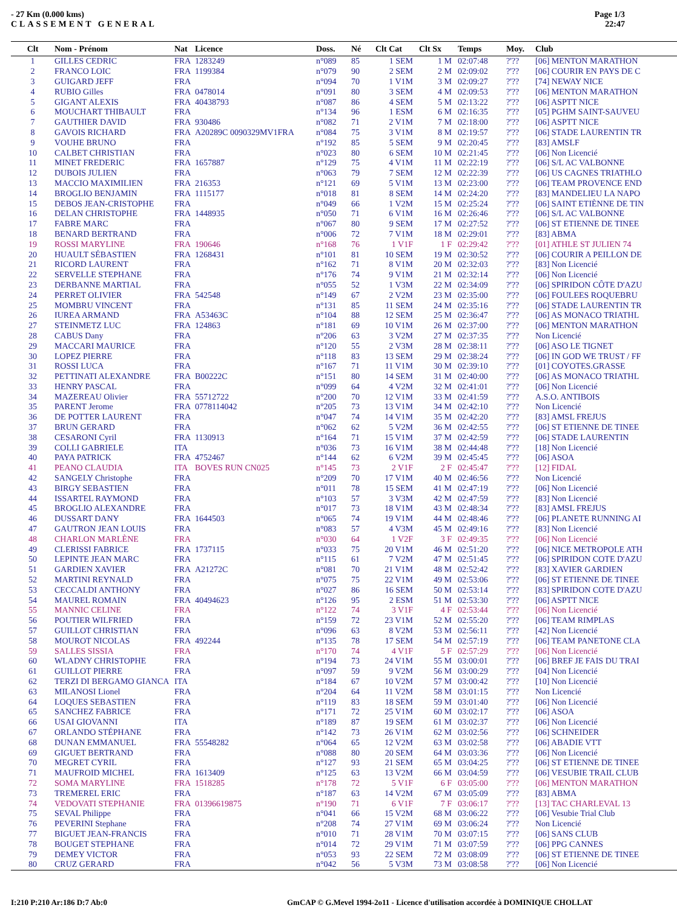- 27 Km (0.000 kms)
CLASSEMENT GENERAL
Page 1/3
22:47
| Clt | Nom - Prénom | Nat | Licence | Doss. | Né | Clt Cat | Clt Sx | Temps | Moy. | Club |
| --- | --- | --- | --- | --- | --- | --- | --- | --- | --- | --- |
| 1 | GILLES CEDRIC | FRA | 1283249 | n°089 | 85 | 1 SEM | 1 M | 02:07:48 | ?'?? | [06] MENTON MARATHON |
| 2 | FRANCO LOIC | FRA | 1199384 | n°079 | 90 | 2 SEM | 2 M | 02:09:02 | ?'?? | [06] COURIR EN PAYS DE C |
| 3 | GUIGARD JEFF | FRA | | n°094 | 70 | 1 V1M | 3 M | 02:09:27 | ?'?? | [74] NEWAY NICE |
| 4 | RUBIO Gilles | FRA | 0478014 | n°091 | 80 | 3 SEM | 4 M | 02:09:53 | ?'?? | [06] MENTON MARATHON |
| 5 | GIGANT ALEXIS | FRA | 40438793 | n°087 | 86 | 4 SEM | 5 M | 02:13:22 | ?'?? | [06] ASPTT NICE |
| 6 | MOUCHART THIBAULT | FRA | | n°134 | 96 | 1 ESM | 6 M | 02:16:35 | ?'?? | [05] PGHM SAINT-SAUVEU |
| 7 | GAUTHIER DAVID | FRA | 930486 | n°082 | 71 | 2 V1M | 7 M | 02:18:00 | ?'?? | [06] ASPTT NICE |
| 8 | GAVOIS RICHARD | FRA | A20289C 0090329MV1FRA | n°084 | 75 | 3 V1M | 8 M | 02:19:57 | ?'?? | [06] STADE LAURENTIN TR |
| 9 | VOUHE BRUNO | FRA | | n°192 | 85 | 5 SEM | 9 M | 02:20:45 | ?'?? | [83] AMSLF |
| 10 | CALBET CHRISTIAN | FRA | | n°023 | 80 | 6 SEM | 10 M | 02:21:45 | ?'?? | [06] Non Licencié |
| 11 | MINET FREDERIC | FRA | 1657887 | n°129 | 75 | 4 V1M | 11 M | 02:22:19 | ?'?? | [06] S/L AC VALBONNE |
| 12 | DUBOIS JULIEN | FRA | | n°063 | 79 | 7 SEM | 12 M | 02:22:39 | ?'?? | [06] US CAGNES TRIATHLO |
| 13 | MACCIO MAXIMILIEN | FRA | 216353 | n°121 | 69 | 5 V1M | 13 M | 02:23:00 | ?'?? | [06] TEAM PROVENCE END |
| 14 | BROGLIO BENJAMIN | FRA | 1115177 | n°018 | 81 | 8 SEM | 14 M | 02:24:20 | ?'?? | [83] MANDELIEU LA NAPO |
| 15 | DEBOS JEAN-CRISTOPHE | FRA | | n°049 | 66 | 1 V2M | 15 M | 02:25:24 | ?'?? | [06] SAINT ETIÈNNE DE TIN |
| 16 | DELAN CHRISTOPHE | FRA | 1448935 | n°050 | 71 | 6 V1M | 16 M | 02:26:46 | ?'?? | [06] S/L AC VALBONNE |
| 17 | FABRE MARC | FRA | | n°067 | 80 | 9 SEM | 17 M | 02:27:52 | ?'?? | [06] ST ETIENNE DE TINEE |
| 18 | BENARD BERTRAND | FRA | | n°006 | 72 | 7 V1M | 18 M | 02:29:01 | ?'?? | [83] ABMA |
| 19 | ROSSI MARYLINE | FRA | 190646 | n°168 | 76 | 1 V1F | 1 F | 02:29:42 | ?'?? | [01] ATHLE ST JULIEN 74 |
| 20 | HUAULT SÉBASTIEN | FRA | 1268431 | n°101 | 81 | 10 SEM | 19 M | 02:30:52 | ?'?? | [06] COURIR A PEILLON DE |
| 21 | RICORD LAURENT | FRA | | n°162 | 71 | 8 V1M | 20 M | 02:32:03 | ?'?? | [83] Non Licencié |
| 22 | SERVELLE STEPHANE | FRA | | n°176 | 74 | 9 V1M | 21 M | 02:32:14 | ?'?? | [06] Non Licencié |
| 23 | DERBANNE MARTIAL | FRA | | n°055 | 52 | 1 V3M | 22 M | 02:34:09 | ?'?? | [06] SPIRIDON CÔTE D'AZU |
| 24 | PERRET OLIVIER | FRA | 542548 | n°149 | 67 | 2 V2M | 23 M | 02:35:00 | ?'?? | [06] FOULEES ROQUEBRU |
| 25 | MOMBRU VINCENT | FRA | | n°131 | 85 | 11 SEM | 24 M | 02:35:16 | ?'?? | [06] STADE LAURENTIN TR |
| 26 | IUREA ARMAND | FRA | A53463C | n°104 | 88 | 12 SEM | 25 M | 02:36:47 | ?'?? | [06] AS MONACO TRIATHL |
| 27 | STEINMETZ LUC | FRA | 124863 | n°181 | 69 | 10 V1M | 26 M | 02:37:00 | ?'?? | [06] MENTON MARATHON |
| 28 | CABUS Dany | FRA | | n°206 | 63 | 3 V2M | 27 M | 02:37:35 | ?'?? | Non Licencié |
| 29 | MACCARI MAURICE | FRA | | n°120 | 55 | 2 V3M | 28 M | 02:38:11 | ?'?? | [06] ASO LE TIGNET |
| 30 | LOPEZ PIERRE | FRA | | n°118 | 83 | 13 SEM | 29 M | 02:38:24 | ?'?? | [06] IN GOD WE TRUST / FF |
| 31 | ROSSI LUCA | FRA | | n°167 | 71 | 11 V1M | 30 M | 02:39:10 | ?'?? | [01] COYOTES.GRASSE |
| 32 | PETTINATI ALEXANDRE | FRA | B00222C | n°151 | 80 | 14 SEM | 31 M | 02:40:00 | ?'?? | [06] AS MONACO TRIATHL |
| 33 | HENRY PASCAL | FRA | | n°099 | 64 | 4 V2M | 32 M | 02:41:01 | ?'?? | [06] Non Licencié |
| 34 | MAZEREAU Olivier | FRA | 55712722 | n°200 | 70 | 12 V1M | 33 M | 02:41:59 | ?'?? | A.S.O. ANTIBOIS |
| 35 | PARENT Jerome | FRA | 0778114042 | n°205 | 73 | 13 V1M | 34 M | 02:42:10 | ?'?? | Non Licencié |
| 36 | DE POTTER LAURENT | FRA | | n°047 | 74 | 14 V1M | 35 M | 02:42:20 | ?'?? | [83] AMSL FREJUS |
| 37 | BRUN GERARD | FRA | | n°062 | 62 | 5 V2M | 36 M | 02:42:55 | ?'?? | [06] ST ETIENNE DE TINEE |
| 38 | CESARONI Cyril | FRA | 1130913 | n°164 | 71 | 15 V1M | 37 M | 02:42:59 | ?'?? | [06] STADE LAURENTIN |
| 39 | COLLI GABRIELE | ITA | | n°036 | 73 | 16 V1M | 38 M | 02:44:48 | ?'?? | [18] Non Licencié |
| 40 | PAYA PATRICK | FRA | 4752467 | n°144 | 62 | 6 V2M | 39 M | 02:45:45 | ?'?? | [06] ASOA |
| 41 | PEANO CLAUDIA | ITA | BOVES RUN CN025 | n°145 | 73 | 2 V1F | 2 F | 02:45:47 | ?'?? | [12] FIDAL |
| 42 | SANGELY Christophe | FRA | | n°209 | 70 | 17 V1M | 40 M | 02:46:56 | ?'?? | Non Licencié |
| 43 | BIRGY SEBASTIEN | FRA | | n°011 | 78 | 15 SEM | 41 M | 02:47:19 | ?'?? | [06] Non Licencié |
| 44 | ISSARTEL RAYMOND | FRA | | n°103 | 57 | 3 V3M | 42 M | 02:47:59 | ?'?? | [83] Non Licencié |
| 45 | BROGLIO ALEXANDRE | FRA | | n°017 | 73 | 18 V1M | 43 M | 02:48:34 | ?'?? | [83] AMSL FREJUS |
| 46 | DUSSART DANY | FRA | 1644503 | n°065 | 74 | 19 V1M | 44 M | 02:48:46 | ?'?? | [06] PLANETE RUNNING AI |
| 47 | GAUTRON JEAN LOUIS | FRA | | n°083 | 57 | 4 V3M | 45 M | 02:49:16 | ?'?? | [83] Non Licencié |
| 48 | CHARLON MARLÈNE | FRA | | n°030 | 64 | 1 V2F | 3 F | 02:49:35 | ?'?? | [06] Non Licencié |
| 49 | CLERISSI FABRICE | FRA | 1737115 | n°033 | 75 | 20 V1M | 46 M | 02:51:20 | ?'?? | [06] NICE METROPOLE ATH |
| 50 | LEPINTE JEAN MARC | FRA | | n°115 | 61 | 7 V2M | 47 M | 02:51:45 | ?'?? | [06] SPIRIDON COTE D'AZU |
| 51 | GARDIEN XAVIER | FRA | A21272C | n°081 | 70 | 21 V1M | 48 M | 02:52:42 | ?'?? | [83] XAVIER GARDIEN |
| 52 | MARTINI REYNALD | FRA | | n°075 | 75 | 22 V1M | 49 M | 02:53:06 | ?'?? | [06] ST ETIENNE DE TINEE |
| 53 | CECCALDI ANTHONY | FRA | | n°027 | 86 | 16 SEM | 50 M | 02:53:14 | ?'?? | [83] SPIRIDON COTE D'AZU |
| 54 | MAUREL ROMAIN | FRA | 40494623 | n°126 | 95 | 2 ESM | 51 M | 02:53:30 | ?'?? | [06] ASPTT NICE |
| 55 | MANNIC CELINE | FRA | | n°122 | 74 | 3 V1F | 4 F | 02:53:44 | ?'?? | [06] Non Licencié |
| 56 | POUTIER WILFRIED | FRA | | n°159 | 72 | 23 V1M | 52 M | 02:55:20 | ?'?? | [06] TEAM RIMPLAS |
| 57 | GUILLOT CHRISTIAN | FRA | | n°096 | 63 | 8 V2M | 53 M | 02:56:11 | ?'?? | [42] Non Licencié |
| 58 | MOUROT NICOLAS | FRA | 492244 | n°135 | 78 | 17 SEM | 54 M | 02:57:19 | ?'?? | [06] TEAM PANETONE CLA |
| 59 | SALLES SISSIA | FRA | | n°170 | 74 | 4 V1F | 5 F | 02:57:29 | ?'?? | [06] Non Licencié |
| 60 | WLADNY CHRISTOPHE | FRA | | n°194 | 73 | 24 V1M | 55 M | 03:00:01 | ?'?? | [06] BREF JE FAIS DU TRAI |
| 61 | GUILLOT PIERRE | FRA | | n°097 | 59 | 9 V2M | 56 M | 03:00:29 | ?'?? | [04] Non Licencié |
| 62 | TERZI DI BERGAMO GIANCA | ITA | | n°184 | 67 | 10 V2M | 57 M | 03:00:42 | ?'?? | [10] Non Licencié |
| 63 | MILANOSI Lionel | FRA | | n°204 | 64 | 11 V2M | 58 M | 03:01:15 | ?'?? | Non Licencié |
| 64 | LOQUES SEBASTIEN | FRA | | n°119 | 83 | 18 SEM | 59 M | 03:01:40 | ?'?? | [06] Non Licencié |
| 65 | SANCHEZ FABRICE | FRA | | n°171 | 72 | 25 V1M | 60 M | 03:02:17 | ?'?? | [06] ASOA |
| 66 | USAI GIOVANNI | ITA | | n°189 | 87 | 19 SEM | 61 M | 03:02:37 | ?'?? | [06] Non Licencié |
| 67 | ORLANDO STÉPHANE | FRA | | n°142 | 73 | 26 V1M | 62 M | 03:02:56 | ?'?? | [06] SCHNEIDER |
| 68 | DUNAN EMMANUEL | FRA | 55548282 | n°064 | 65 | 12 V2M | 63 M | 03:02:58 | ?'?? | [06] ABADIE VTT |
| 69 | GIGUET BERTRAND | FRA | | n°088 | 80 | 20 SEM | 64 M | 03:03:36 | ?'?? | [06] Non Licencié |
| 70 | MEGRET CYRIL | FRA | | n°127 | 93 | 21 SEM | 65 M | 03:04:25 | ?'?? | [06] ST ETIENNE DE TINEE |
| 71 | MAUFROID MICHEL | FRA | 1613409 | n°125 | 63 | 13 V2M | 66 M | 03:04:59 | ?'?? | [06] VESUBIE TRAIL CLUB |
| 72 | SOMA MARYLINE | FRA | 1518285 | n°178 | 72 | 5 V1F | 6 F | 03:05:00 | ?'?? | [06] MENTON MARATHON |
| 73 | TREMEREL ERIC | FRA | | n°187 | 63 | 14 V2M | 67 M | 03:05:09 | ?'?? | [83] ABMA |
| 74 | VEDOVATI STEPHANIE | FRA | 01396619875 | n°190 | 71 | 6 V1F | 7 F | 03:06:17 | ?'?? | [13] TAC CHARLEVAL 13 |
| 75 | SEVAL Philippe | FRA | | n°041 | 66 | 15 V2M | 68 M | 03:06:22 | ?'?? | [06] Vesubie Trial Club |
| 76 | PEVERINI Stephane | FRA | | n°208 | 74 | 27 V1M | 69 M | 03:06:24 | ?'?? | Non Licencié |
| 77 | BIGUET JEAN-FRANCIS | FRA | | n°010 | 71 | 28 V1M | 70 M | 03:07:15 | ?'?? | [06] SANS CLUB |
| 78 | BOUGET STEPHANE | FRA | | n°014 | 72 | 29 V1M | 71 M | 03:07:59 | ?'?? | [06] PPG CANNES |
| 79 | DEMEY VICTOR | FRA | | n°053 | 93 | 22 SEM | 72 M | 03:08:09 | ?'?? | [06] ST ETIENNE DE TINEE |
| 80 | CRUZ GERARD | FRA | | n°042 | 56 | 5 V3M | 73 M | 03:08:58 | ?'?? | [06] Non Licencié |
I:210 P:210 Ar:186 D:7 Ab:0 GmCAP © G.Mevel 1994-2o11 - Licence d'utilisation accordée à DOMINIQUE CHOLLAT